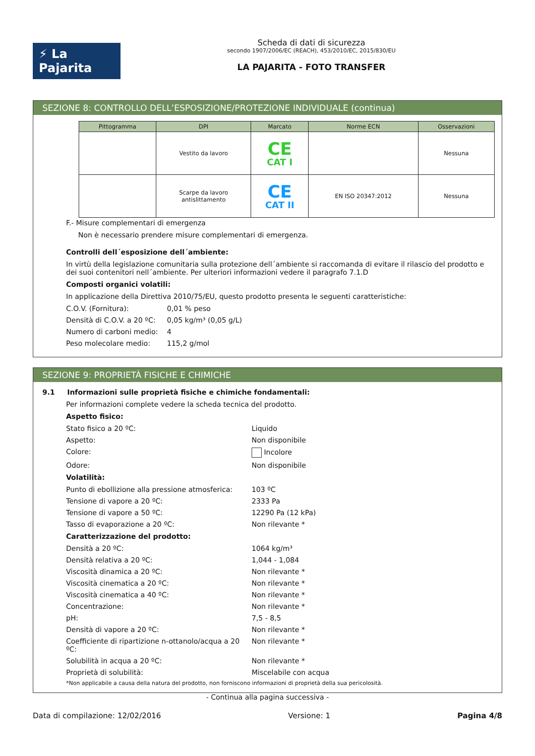⚡ La Pajarita
Scheda di dati di sicurezza
secondo 1907/2006/EC (REACH), 453/2010/EC, 2015/830/EU
LA PAJARITA - FOTO TRANSFER
SEZIONE 8: CONTROLLO DELL’ESPOSIZIONE/PROTEZIONE INDIVIDUALE (continua)
| Pittogramma | DPI | Marcato | Norme ECN | Osservazioni |
| --- | --- | --- | --- | --- |
| | Vestito da lavoro | CE CAT I | | Nessuna |
| | Scarpe da lavoro antislittamento | CE CAT II | EN ISO 20347:2012 | Nessuna |
F.- Misure complementari di emergenza
Non è necessario prendere misure complementari di emergenza.
Controlli dell´esposizione dell´ambiente:
In virtù della legislazione comunitaria sulla protezione dell´ambiente si raccomanda di evitare il rilascio del prodotto e dei suoi contenitori nell´ambiente. Per ulteriori informazioni vedere il paragrafo 7.1.D
Composti organici volatili:
In applicazione della Direttiva 2010/75/EU, questo prodotto presenta le seguenti caratteristiche:
C.O.V. (Fornitura): 0,01 % peso
Densità di C.O.V. a 20 ºC: 0,05 kg/m³ (0,05 g/L)
Numero di carboni medio: 4
Peso molecolare medio: 115,2 g/mol
SEZIONE 9: PROPRIETÀ FISICHE E CHIMICHE
9.1 Informazioni sulle proprietà fisiche e chimiche fondamentali:
Per informazioni complete vedere la scheda tecnica del prodotto.
Aspetto fisico:
Stato fisico a 20 ºC: Liquido
Aspetto: Non disponibile
Colore: Incolore
Odore: Non disponibile
Volatilità:
Punto di ebollizione alla pressione atmosferica: 103 ºC
Tensione di vapore a 20 ºC: 2333 Pa
Tensione di vapore a 50 ºC: 12290 Pa (12 kPa)
Tasso di evaporazione a 20 ºC: Non rilevante *
Caratterizzazione del prodotto:
Densità a 20 ºC: 1064 kg/m³
Densità relativa a 20 ºC: 1,044 - 1,084
Viscosità dinamica a 20 ºC: Non rilevante *
Viscosità cinematica a 20 ºC: Non rilevante *
Viscosità cinematica a 40 ºC: Non rilevante *
Concentrazione: Non rilevante *
pH: 7,5 - 8,5
Densità di vapore a 20 ºC: Non rilevante *
Coefficiente di ripartizione n-ottanolo/acqua a 20 ºC: Non rilevante *
Solubilità in acqua a 20 ºC: Non rilevante *
Proprietà di solubilità: Miscelabile con acqua
*Non applicabile a causa della natura del prodotto, non forniscono informazioni di proprietà della sua pericolosità.
- Continua alla pagina successiva -
Data di compilazione: 12/02/2016 Versione: 1 Pagina 4/8